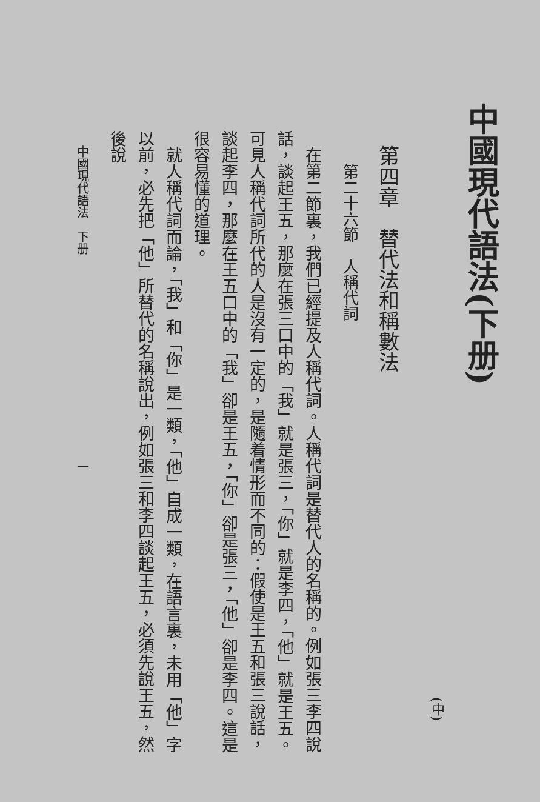中國現代語法(下册)
(中)
第四章　替代法和稱數法
第二十六節　人稱代詞
在第二節裏，我們已經提及人稱代詞。人稱代詞是替代人的名稱的。例如張三李四說話，談起王五，那麼在張三口中的「我」就是張三，「你」就是李四，「他」就是王五。可見人稱代詞所代的人是沒有一定的，是隨着情形而不同的：假使是王五和張三說話，談起李四，那麼在王五口中的「我」卻是王五，「你」卻是張三，「他」卻是李四。這是很容易懂的道理。
就人稱代詞而論，「我」和「你」是一類，「他」自成一類，在語言裏，未用「他」字以前，必先把「他」所替代的名稱說出，例如張三和李四談起王五，必須先說王五，然後說
中國現代語法　下册　　　　　　　　　　　　　　　　　一